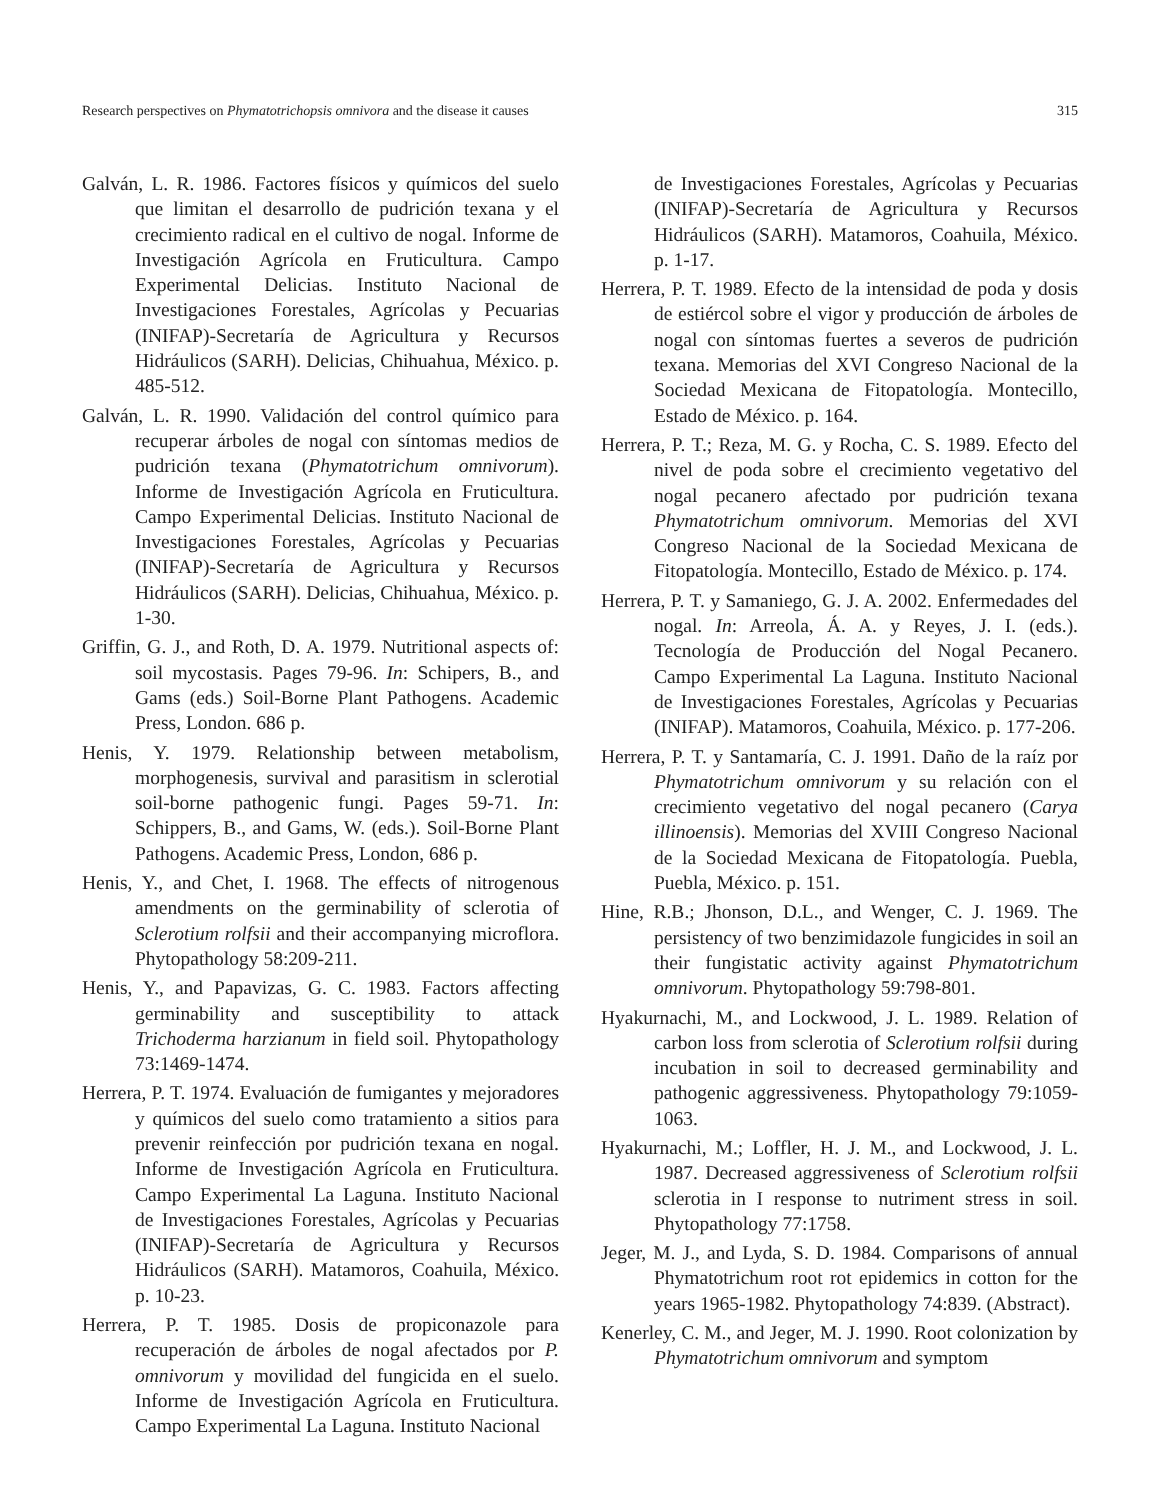Research perspectives on Phymatotrichopsis omnivora and the disease it causes 315
Galván, L. R. 1986. Factores físicos y químicos del suelo que limitan el desarrollo de pudrición texana y el crecimiento radical en el cultivo de nogal. Informe de Investigación Agrícola en Fruticultura. Campo Experimental Delicias. Instituto Nacional de Investigaciones Forestales, Agrícolas y Pecuarias (INIFAP)-Secretaría de Agricultura y Recursos Hidráulicos (SARH). Delicias, Chihuahua, México. p. 485-512.
Galván, L. R. 1990. Validación del control químico para recuperar árboles de nogal con síntomas medios de pudrición texana (Phymatotrichum omnivorum). Informe de Investigación Agrícola en Fruticultura. Campo Experimental Delicias. Instituto Nacional de Investigaciones Forestales, Agrícolas y Pecuarias (INIFAP)-Secretaría de Agricultura y Recursos Hidráulicos (SARH). Delicias, Chihuahua, México. p. 1-30.
Griffin, G. J., and Roth, D. A. 1979. Nutritional aspects of: soil mycostasis. Pages 79-96. In: Schipers, B., and Gams (eds.) Soil-Borne Plant Pathogens. Academic Press, London. 686 p.
Henis, Y. 1979. Relationship between metabolism, morphogenesis, survival and parasitism in sclerotial soil-borne pathogenic fungi. Pages 59-71. In: Schippers, B., and Gams, W. (eds.). Soil-Borne Plant Pathogens. Academic Press, London, 686 p.
Henis, Y., and Chet, I. 1968. The effects of nitrogenous amendments on the germinability of sclerotia of Sclerotium rolfsii and their accompanying microflora. Phytopathology 58:209-211.
Henis, Y., and Papavizas, G. C. 1983. Factors affecting germinability and susceptibility to attack Trichoderma harzianum in field soil. Phytopathology 73:1469-1474.
Herrera, P. T. 1974. Evaluación de fumigantes y mejoradores y químicos del suelo como tratamiento a sitios para prevenir reinfección por pudrición texana en nogal. Informe de Investigación Agrícola en Fruticultura. Campo Experimental La Laguna. Instituto Nacional de Investigaciones Forestales, Agrícolas y Pecuarias (INIFAP)-Secretaría de Agricultura y Recursos Hidráulicos (SARH). Matamoros, Coahuila, México. p. 10-23.
Herrera, P. T. 1985. Dosis de propiconazole para recuperación de árboles de nogal afectados por P. omnivorum y movilidad del fungicida en el suelo. Informe de Investigación Agrícola en Fruticultura. Campo Experimental La Laguna. Instituto Nacional
de Investigaciones Forestales, Agrícolas y Pecuarias (INIFAP)-Secretaría de Agricultura y Recursos Hidráulicos (SARH). Matamoros, Coahuila, México. p. 1-17.
Herrera, P. T. 1989. Efecto de la intensidad de poda y dosis de estiércol sobre el vigor y producción de árboles de nogal con síntomas fuertes a severos de pudrición texana. Memorias del XVI Congreso Nacional de la Sociedad Mexicana de Fitopatología. Montecillo, Estado de México. p. 164.
Herrera, P. T.; Reza, M. G. y Rocha, C. S. 1989. Efecto del nivel de poda sobre el crecimiento vegetativo del nogal pecanero afectado por pudrición texana Phymatotrichum omnivorum. Memorias del XVI Congreso Nacional de la Sociedad Mexicana de Fitopatología. Montecillo, Estado de México. p. 174.
Herrera, P. T. y Samaniego, G. J. A. 2002. Enfermedades del nogal. In: Arreola, Á. A. y Reyes, J. I. (eds.). Tecnología de Producción del Nogal Pecanero. Campo Experimental La Laguna. Instituto Nacional de Investigaciones Forestales, Agrícolas y Pecuarias (INIFAP). Matamoros, Coahuila, México. p. 177-206.
Herrera, P. T. y Santamaría, C. J. 1991. Daño de la raíz por Phymatotrichum omnivorum y su relación con el crecimiento vegetativo del nogal pecanero (Carya illinoensis). Memorias del XVIII Congreso Nacional de la Sociedad Mexicana de Fitopatología. Puebla, Puebla, México. p. 151.
Hine, R.B.; Jhonson, D.L., and Wenger, C. J. 1969. The persistency of two benzimidazole fungicides in soil an their fungistatic activity against Phymatotrichum omnivorum. Phytopathology 59:798-801.
Hyakurnachi, M., and Lockwood, J. L. 1989. Relation of carbon loss from sclerotia of Sclerotium rolfsii during incubation in soil to decreased germinability and pathogenic aggressiveness. Phytopathology 79:1059-1063.
Hyakurnachi, M.; Loffler, H. J. M., and Lockwood, J. L. 1987. Decreased aggressiveness of Sclerotium rolfsii sclerotia in I response to nutriment stress in soil. Phytopathology 77:1758.
Jeger, M. J., and Lyda, S. D. 1984. Comparisons of annual Phymatotrichum root rot epidemics in cotton for the years 1965-1982. Phytopathology 74:839. (Abstract).
Kenerley, C. M., and Jeger, M. J. 1990. Root colonization by Phymatotrichum omnivorum and symptom